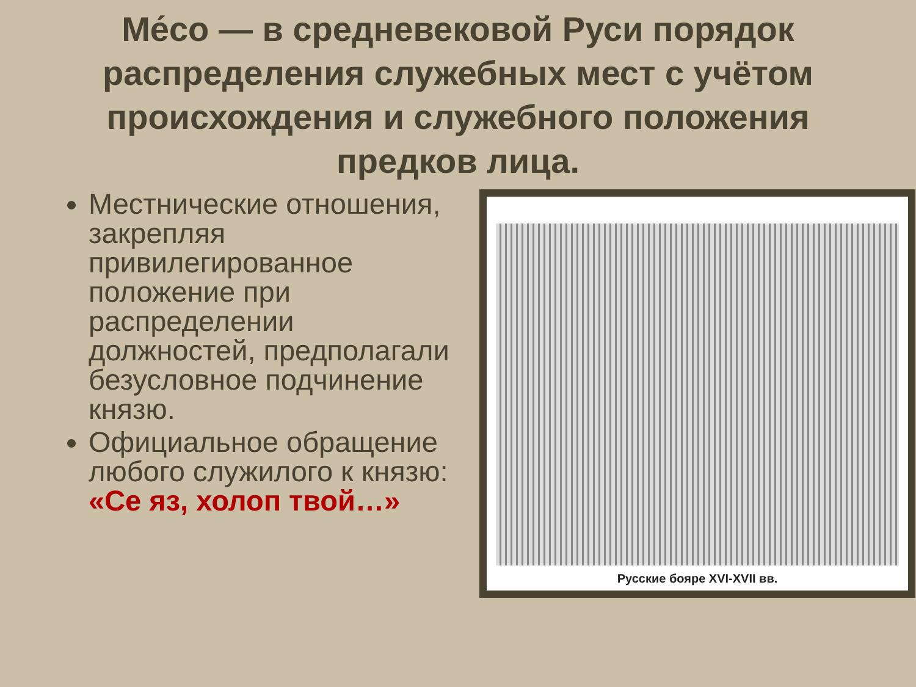Ме́со — в средневековой Руси порядок распределения служебных мест с учётом происхождения и служебного положения предков лица.
Местнические отношения, закрепляя привилегированное положение при распределении должностей, предполагали безусловное подчинение князю.
Официальное обращение любого служилого к князю: «Се яз, холоп твой…»
Русские бояре XVI-XVII вв.